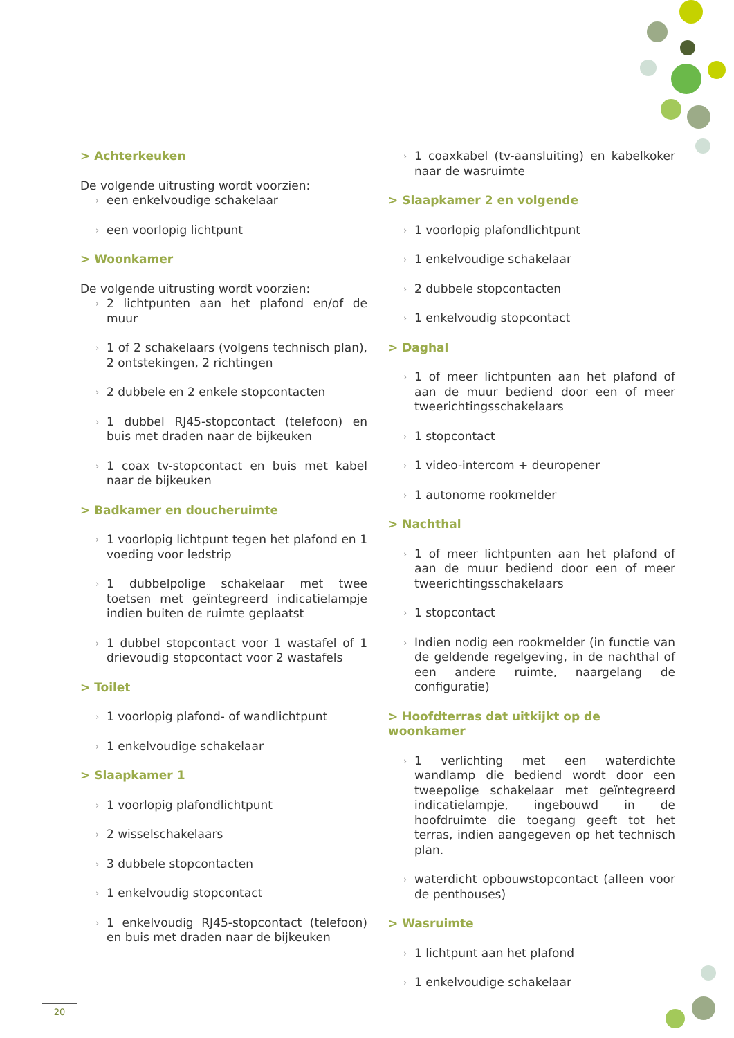> Achterkeuken
De volgende uitrusting wordt voorzien:
een enkelvoudige schakelaar
een voorlopig lichtpunt
> Woonkamer
De volgende uitrusting wordt voorzien:
2 lichtpunten aan het plafond en/of de muur
1 of 2 schakelaars (volgens technisch plan), 2 ontstekingen, 2 richtingen
2 dubbele en 2 enkele stopcontacten
1 dubbel RJ45-stopcontact (telefoon) en buis met draden naar de bijkeuken
1 coax tv-stopcontact en buis met kabel naar de bijkeuken
> Badkamer en doucheruimte
1 voorlopig lichtpunt tegen het plafond en 1 voeding voor ledstrip
1 dubbelpolige schakelaar met twee toetsen met geïntegreerd indicatielampje indien buiten de ruimte geplaatst
1 dubbel stopcontact voor 1 wastafel of 1 drievoudig stopcontact voor 2 wastafels
> Toilet
1 voorlopig plafond- of wandlichtpunt
1 enkelvoudige schakelaar
> Slaapkamer 1
1 voorlopig plafondlichtpunt
2 wisselschakelaars
3 dubbele stopcontacten
1 enkelvoudig stopcontact
1 enkelvoudig RJ45-stopcontact (telefoon) en buis met draden naar de bijkeuken
1 coaxkabel (tv-aansluiting) en kabelkoker naar de wasruimte
> Slaapkamer 2 en volgende
1 voorlopig plafondlichtpunt
1 enkelvoudige schakelaar
2 dubbele stopcontacten
1 enkelvoudig stopcontact
> Daghal
1 of meer lichtpunten aan het plafond of aan de muur bediend door een of meer tweerichtingsschakelaars
1 stopcontact
1 video-intercom + deuropener
1 autonome rookmelder
> Nachthal
1 of meer lichtpunten aan het plafond of aan de muur bediend door een of meer tweerichtingsschakelaars
1 stopcontact
Indien nodig een rookmelder (in functie van de geldende regelgeving, in de nachthal of een andere ruimte, naargelang de configuratie)
> Hoofdterras dat uitkijkt op de woonkamer
1 verlichting met een waterdichte wandlamp die bediend wordt door een tweepolige schakelaar met geïntegreerd indicatielampje, ingebouwd in de hoofdruimte die toegang geeft tot het terras, indien aangegeven op het technisch plan.
waterdicht opbouwstopcontact (alleen voor de penthouses)
> Wasruimte
1 lichtpunt aan het plafond
1 enkelvoudige schakelaar
20